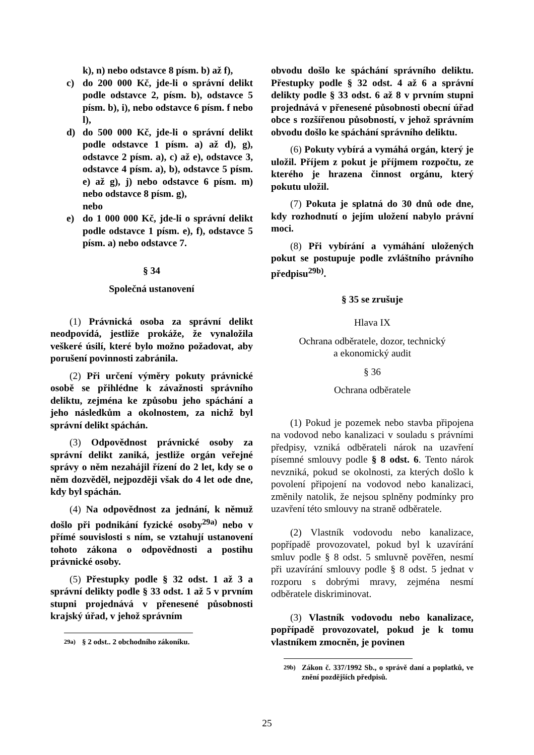k), n) nebo odstavce 8 písm. b) až f),
c) do 200 000 Kč, jde-li o správní delikt podle odstavce 2, písm. b), odstavce 5 písm. b), i), nebo odstavce 6 písm. f nebo l),
d) do 500 000 Kč, jde-li o správní delikt podle odstavce 1 písm. a) až d), g), odstavce 2 písm. a), c) až e), odstavce 3, odstavce 4 písm. a), b), odstavce 5 písm. e) až g), j) nebo odstavce 6 písm. m) nebo odstavce 8 písm. g),
nebo
e) do 1 000 000 Kč, jde-li o správní delikt podle odstavce 1 písm. e), f), odstavce 5 písm. a) nebo odstavce 7.
§ 34
Společná ustanovení
(1) Právnická osoba za správní delikt neodpovídá, jestliže prokáže, že vynaložila veškeré úsilí, které bylo možno požadovat, aby porušení povinnosti zabránila.
(2) Při určení výměry pokuty právnické osobě se přihlédne k závažnosti správního deliktu, zejména ke způsobu jeho spáchání a jeho následkům a okolnostem, za nichž byl správní delikt spáchán.
(3) Odpovědnost právnické osoby za správní delikt zaniká, jestliže orgán veřejné správy o něm nezahájil řízení do 2 let, kdy se o něm dozvěděl, nejpozději však do 4 let ode dne, kdy byl spáchán.
(4) Na odpovědnost za jednání, k němuž došlo při podnikání fyzické osoby<sup>29a)</sup> nebo v přímé souvislosti s ním, se vztahují ustanovení tohoto zákona o odpovědnosti a postihu právnické osoby.
(5) Přestupky podle § 32 odst. 1 až 3 a správní delikty podle § 33 odst. 1 až 5 v prvním stupni projednává v přenesené působnosti krajský úřad, v jehož správním
<sup>29a)</sup> § 2 odst.. 2 obchodního zákoníku.
obvodu došlo ke spáchání správního deliktu. Přestupky podle § 32 odst. 4 až 6 a správní delikty podle § 33 odst. 6 až 8 v prvním stupni projednává v přenesené působnosti obecní úřad obce s rozšířenou působností, v jehož správním obvodu došlo ke spáchání správního deliktu.
(6) Pokuty vybírá a vymáhá orgán, který je uložil. Příjem z pokut je příjmem rozpočtu, ze kterého je hrazena činnost orgánu, který pokutu uložil.
(7) Pokuta je splatná do 30 dnů ode dne, kdy rozhodnutí o jejím uložení nabylo právní moci.
(8) Při vybírání a vymáhání uložených pokut se postupuje podle zvláštního právního předpisu<sup>29b)</sup>.
§ 35 se zrušuje
Hlava IX
Ochrana odběratele, dozor, technický
a ekonomický audit
§ 36
Ochrana odběratele
(1) Pokud je pozemek nebo stavba připojena na vodovod nebo kanalizaci v souladu s právními předpisy, vzniká odběrateli nárok na uzavření písemné smlouvy podle § 8 odst. 6. Tento nárok nevzniká, pokud se okolnosti, za kterých došlo k povolení připojení na vodovod nebo kanalizaci, změnily natolik, že nejsou splněny podmínky pro uzavření této smlouvy na straně odběratele.
(2) Vlastník vodovodu nebo kanalizace, popřípadě provozovatel, pokud byl k uzavírání smluv podle § 8 odst. 5 smluvně pověřen, nesmí při uzavírání smlouvy podle § 8 odst. 5 jednat v rozporu s dobrými mravy, zejména nesmí odběratele diskriminovat.
(3) Vlastník vodovodu nebo kanalizace, popřípadě provozovatel, pokud je k tomu vlastníkem zmocněn, je povinen
<sup>29b)</sup> Zákon č. 337/1992 Sb., o správě daní a poplatků, ve znění pozdějších předpisů.
25